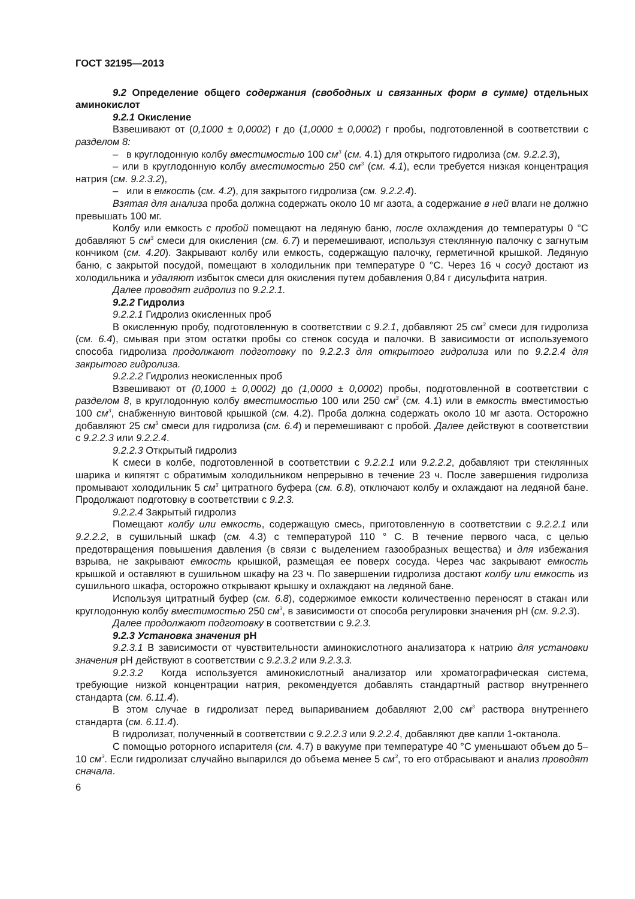ГОСТ 32195—2013
9.2 Определение общего содержания (свободных и связанных форм в сумме) отдельных аминокислот
9.2.1 Окисление
Взвешивают от (0,1000 ± 0,0002) г до (1,0000 ± 0,0002) г пробы, подготовленной в соответствии с разделом 8:
– в круглодонную колбу вместимостью 100 см<sup>3</sup> (см. 4.1) для открытого гидролиза (см. 9.2.2.3),
– или в круглодонную колбу вместимостью 250 см<sup>3</sup> (см. 4.1), если требуется низкая концентрация натрия (см. 9.2.3.2),
– или в емкость (см. 4.2), для закрытого гидролиза (см. 9.2.2.4).
Взятая для анализа проба должна содержать около 10 мг азота, а содержание в ней влаги не должно превышать 100 мг.
Колбу или емкость с пробой помещают на ледяную баню, после охлаждения до температуры 0 °С добавляют 5 см<sup>3</sup> смеси для окисления (см. 6.7) и перемешивают, используя стеклянную палочку с загнутым кончиком (см. 4.20). Закрывают колбу или емкость, содержащую палочку, герметичной крышкой. Ледяную баню, с закрытой посудой, помещают в холодильник при температуре 0 °С. Через 16 ч сосуд достают из холодильника и удаляют избыток смеси для окисления путем добавления 0,84 г дисульфита натрия.
Далее проводят гидролиз по 9.2.2.1.
9.2.2 Гидролиз
9.2.2.1 Гидролиз окисленных проб
В окисленную пробу, подготовленную в соответствии с 9.2.1, добавляют 25 см<sup>3</sup> смеси для гидролиза (см. 6.4), смывая при этом остатки пробы со стенок сосуда и палочки. В зависимости от используемого способа гидролиза продолжают подготовку по 9.2.2.3 для открытого гидролиза или по 9.2.2.4 для закрытого гидролиза.
9.2.2.2 Гидролиз неокисленных проб
Взвешивают от (0,1000 ± 0,0002) до (1,0000 ± 0,0002) пробы, подготовленной в соответствии с разделом 8, в круглодонную колбу вместимостью 100 или 250 см<sup>3</sup> (см. 4.1) или в емкость вместимостью 100 см<sup>3</sup>, снабженную винтовой крышкой (см. 4.2). Проба должна содержать около 10 мг азота. Осторожно добавляют 25 см<sup>3</sup> смеси для гидролиза (см. 6.4) и перемешивают с пробой. Далее действуют в соответствии с 9.2.2.3 или 9.2.2.4.
9.2.2.3 Открытый гидролиз
К смеси в колбе, подготовленной в соответствии с 9.2.2.1 или 9.2.2.2, добавляют три стеклянных шарика и кипятят с обратимым холодильником непрерывно в течение 23 ч. После завершения гидролиза промывают холодильник 5 см<sup>3</sup> цитратного буфера (см. 6.8), отключают колбу и охлаждают на ледяной бане. Продолжают подготовку в соответствии с 9.2.3.
9.2.2.4 Закрытый гидролиз
Помещают колбу или емкость, содержащую смесь, приготовленную в соответствии с 9.2.2.1 или 9.2.2.2, в сушильный шкаф (см. 4.3) с температурой 110 ° С. В течение первого часа, с целью предотвращения повышения давления (в связи с выделением газообразных вещества) и для избежания взрыва, не закрывают емкость крышкой, размещая ее поверх сосуда. Через час закрывают емкость крышкой и оставляют в сушильном шкафу на 23 ч. По завершении гидролиза достают колбу или емкость из сушильного шкафа, осторожно открывают крышку и охлаждают на ледяной бане.
Используя цитратный буфер (см. 6.8), содержимое емкости количественно переносят в стакан или круглодонную колбу вместимостью 250 см<sup>3</sup>, в зависимости от способа регулировки значения рН (см. 9.2.3).
Далее продолжают подготовку в соответствии с 9.2.3.
9.2.3 Установка значения рН
9.2.3.1 В зависимости от чувствительности аминокислотного анализатора к натрию для установки значения рН действуют в соответствии с 9.2.3.2 или 9.2.3.3.
9.2.3.2 Когда используется аминокислотный анализатор или хроматографическая система, требующие низкой концентрации натрия, рекомендуется добавлять стандартный раствор внутреннего стандарта (см. 6.11.4).
В этом случае в гидролизат перед выпариванием добавляют 2,00 см<sup>3</sup> раствора внутреннего стандарта (см. 6.11.4).
В гидролизат, полученный в соответствии с 9.2.2.3 или 9.2.2.4, добавляют две капли 1-октанола.
С помощью роторного испарителя (см. 4.7) в вакууме при температуре 40 °С уменьшают объем до 5–10 см<sup>3</sup>. Если гидролизат случайно выпарился до объема менее 5 см<sup>3</sup>, то его отбрасывают и анализ проводят сначала.
6